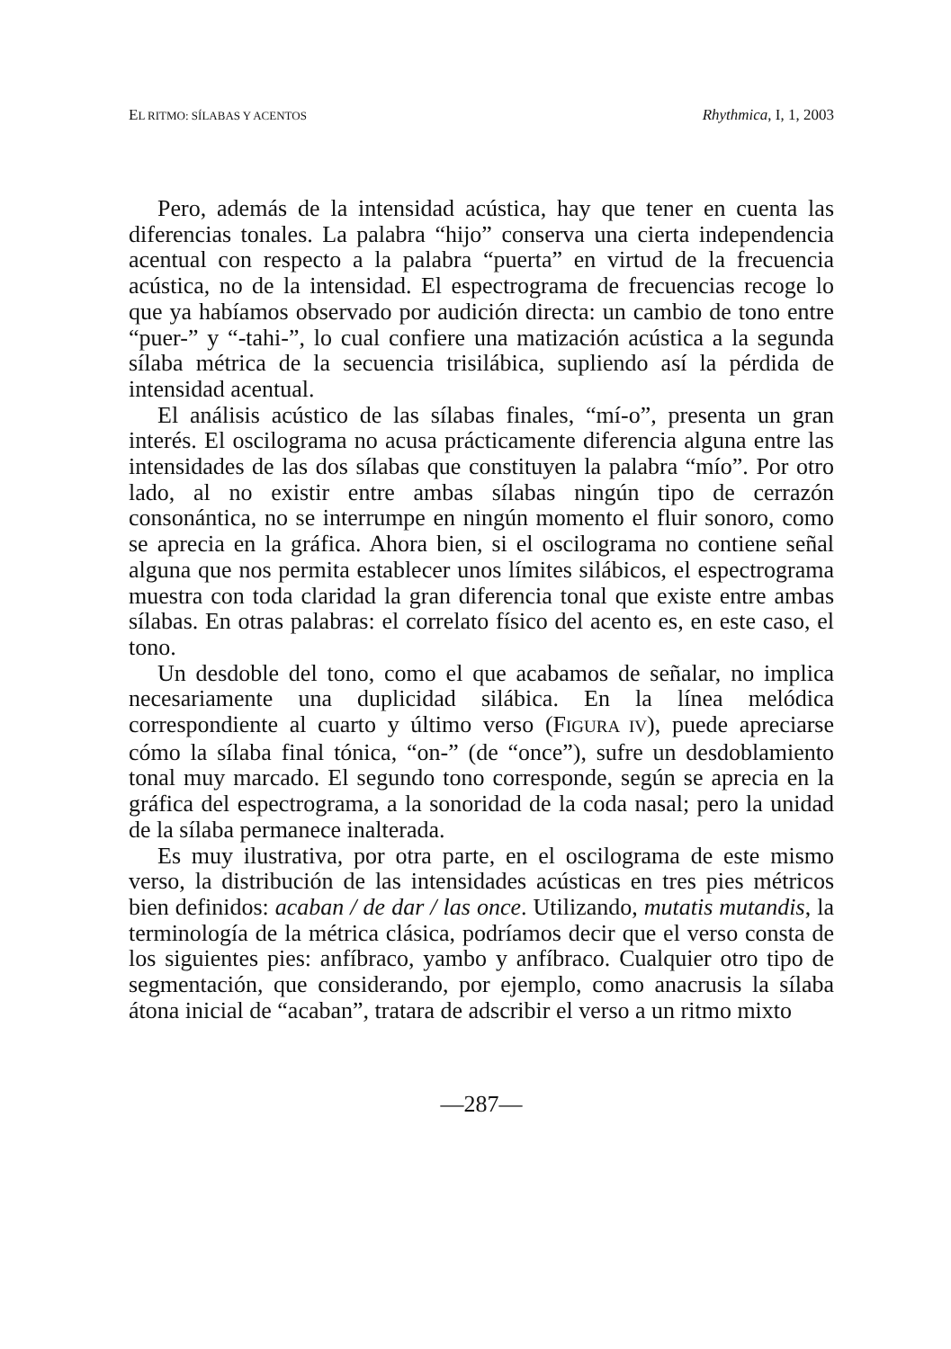EL RITMO: SÍLABAS Y ACENTOS Rhythmica, I, 1, 2003
Pero, además de la intensidad acústica, hay que tener en cuenta las diferencias tonales. La palabra “hijo” conserva una cierta independencia acentual con respecto a la palabra “puerta” en virtud de la frecuencia acústica, no de la intensidad. El espectrograma de frecuencias recoge lo que ya habíamos observado por audición directa: un cambio de tono entre “puer-” y “-tahi-”, lo cual confiere una matización acústica a la segunda sílaba métrica de la secuencia trisilábica, supliendo así la pérdida de intensidad acentual.
El análisis acústico de las sílabas finales, “mí-o”, presenta un gran interés. El oscilograma no acusa prácticamente diferencia alguna entre las intensidades de las dos sílabas que constituyen la palabra “mío”. Por otro lado, al no existir entre ambas sílabas ningún tipo de cerrazón consonántica, no se interrumpe en ningún momento el fluir sonoro, como se aprecia en la gráfica. Ahora bien, si el oscilograma no contiene señal alguna que nos permita establecer unos límites silábicos, el espectrograma muestra con toda claridad la gran diferencia tonal que existe entre ambas sílabas. En otras palabras: el correlato físico del acento es, en este caso, el tono.
Un desdoble del tono, como el que acabamos de señalar, no implica necesariamente una duplicidad silábica. En la línea melódica correspondiente al cuarto y último verso (FIGURA IV), puede apreciarse cómo la sílaba final tónica, “on-” (de “once”), sufre un desdoblamiento tonal muy marcado. El segundo tono corresponde, según se aprecia en la gráfica del espectrograma, a la sonoridad de la coda nasal; pero la unidad de la sílaba permanece inalterada.
Es muy ilustrativa, por otra parte, en el oscilograma de este mismo verso, la distribución de las intensidades acústicas en tres pies métricos bien definidos: acaban / de dar / las once. Utilizando, mutatis mutandis, la terminología de la métrica clásica, podríamos decir que el verso consta de los siguientes pies: anfíbraco, yambo y anfíbraco. Cualquier otro tipo de segmentación, que considerando, por ejemplo, como anacrusis la sílaba átona inicial de “acaban”, tratara de adscribir el verso a un ritmo mixto
—287—